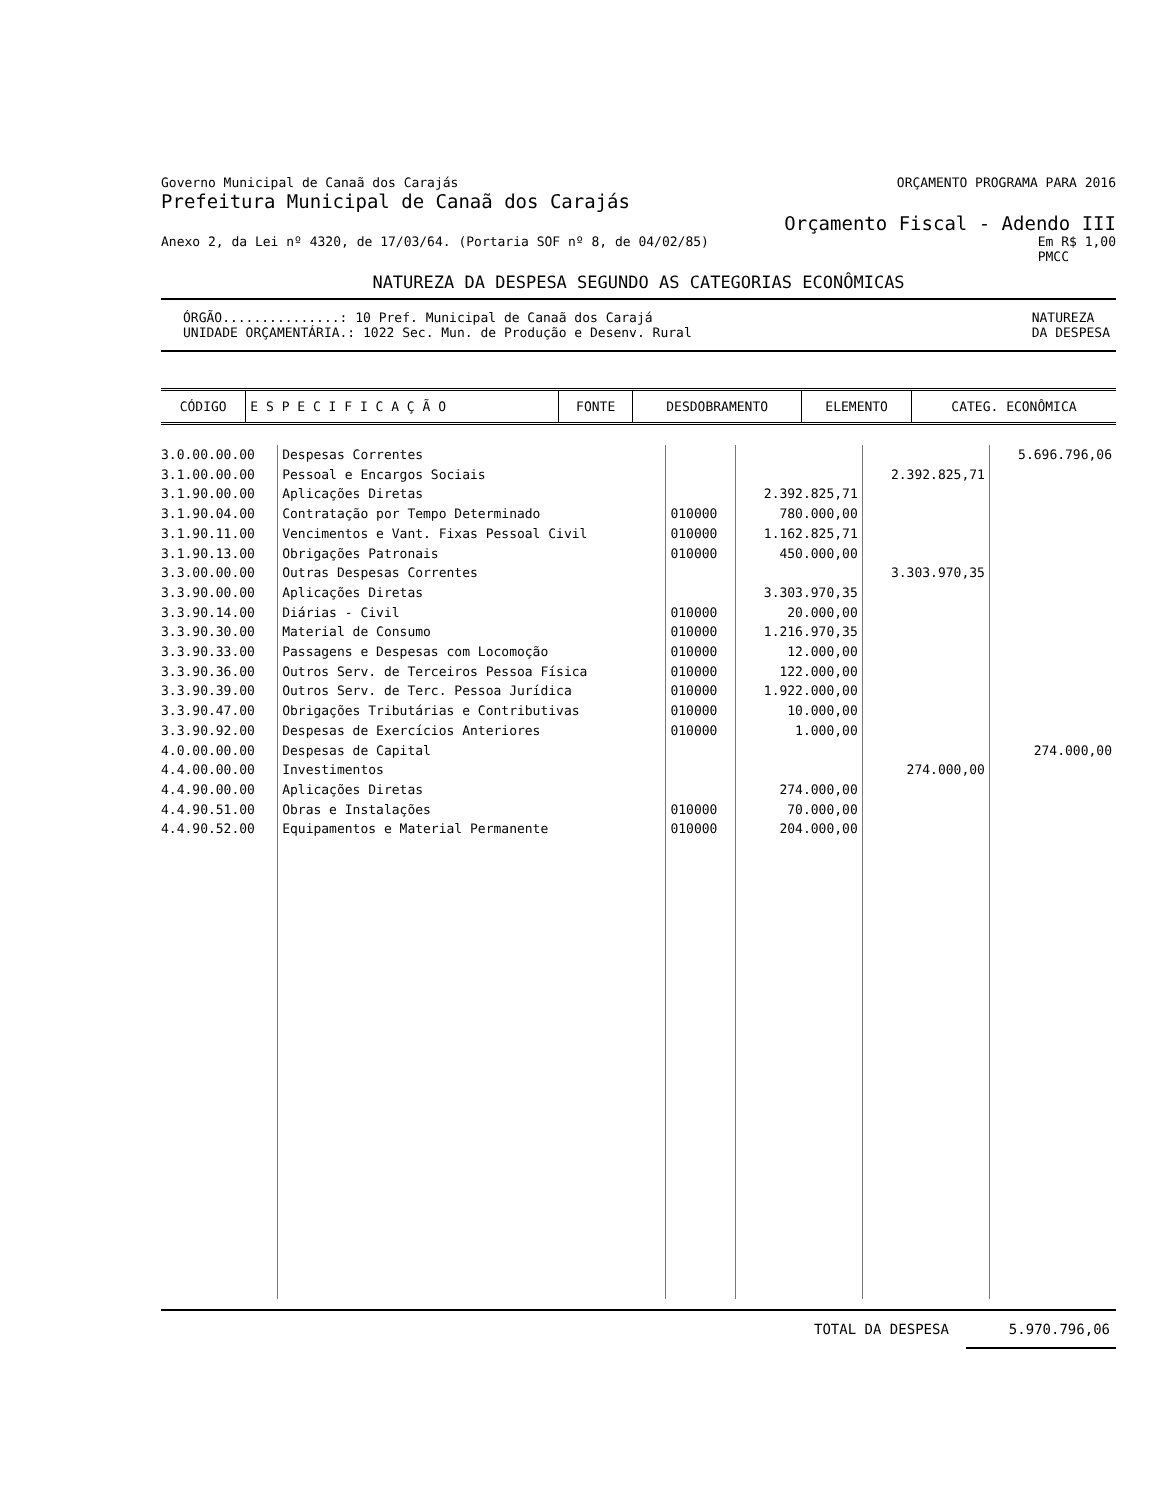Governo Municipal de Canaã dos Carajás ORÇAMENTO PROGRAMA PARA 2016
Prefeitura Municipal de Canaã dos Carajás
Orçamento Fiscal - Adendo III
Anexo 2, da Lei nº 4320, de 17/03/64. (Portaria SOF nº 8, de 04/02/85) Em R$ 1,00
PMCC
NATUREZA DA DESPESA SEGUNDO AS CATEGORIAS ECONÔMICAS
ÓRGÃO...............: 10 Pref. Municipal de Canaã dos Carajá
UNIDADE ORÇAMENTÁRIA.: 1022 Sec. Mun. de Produção e Desenv. Rural NATUREZA
DA DESPESA
| CÓDIGO | E S P E C I F I C A Ç Ã O | FONTE | DESDOBRAMENTO | ELEMENTO | CATEG. ECONÔMICA |
| --- | --- | --- | --- | --- | --- |
| 3.0.00.00.00 | Despesas Correntes | | | | 5.696.796,06 |
| 3.1.00.00.00 | Pessoal e Encargos Sociais | | | 2.392.825,71 | |
| 3.1.90.00.00 | Aplicações Diretas | | 2.392.825,71 | | |
| 3.1.90.04.00 | Contratação por Tempo Determinado | 010000 | 780.000,00 | | |
| 3.1.90.11.00 | Vencimentos e Vant. Fixas Pessoal Civil | 010000 | 1.162.825,71 | | |
| 3.1.90.13.00 | Obrigações Patronais | 010000 | 450.000,00 | | |
| 3.3.00.00.00 | Outras Despesas Correntes | | | 3.303.970,35 | |
| 3.3.90.00.00 | Aplicações Diretas | | 3.303.970,35 | | |
| 3.3.90.14.00 | Diárias - Civil | 010000 | 20.000,00 | | |
| 3.3.90.30.00 | Material de Consumo | 010000 | 1.216.970,35 | | |
| 3.3.90.33.00 | Passagens e Despesas com Locomoção | 010000 | 12.000,00 | | |
| 3.3.90.36.00 | Outros Serv. de Terceiros Pessoa Física | 010000 | 122.000,00 | | |
| 3.3.90.39.00 | Outros Serv. de Terc. Pessoa Jurídica | 010000 | 1.922.000,00 | | |
| 3.3.90.47.00 | Obrigações Tributárias e Contributivas | 010000 | 10.000,00 | | |
| 3.3.90.92.00 | Despesas de Exercícios Anteriores | 010000 | 1.000,00 | | |
| 4.0.00.00.00 | Despesas de Capital | | | | 274.000,00 |
| 4.4.00.00.00 | Investimentos | | | 274.000,00 | |
| 4.4.90.00.00 | Aplicações Diretas | | 274.000,00 | | |
| 4.4.90.51.00 | Obras e Instalações | 010000 | 70.000,00 | | |
| 4.4.90.52.00 | Equipamentos e Material Permanente | 010000 | 204.000,00 | | |
TOTAL DA DESPESA 5.970.796,06